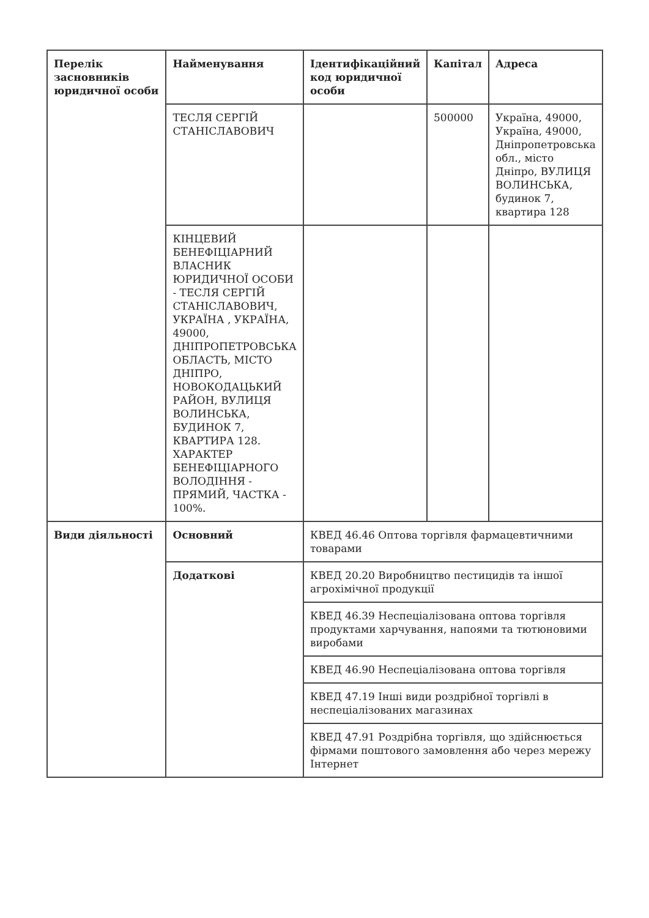| Перелік засновників юридичної особи | Найменування | Ідентифікаційний код юридичної особи | Капітал | Адреса |
| --- | --- | --- | --- | --- |
| | ТЕСЛЯ СЕРГІЙ СТАНІСЛАВОВИЧ | | 500000 | Україна, 49000, Україна, 49000, Дніпропетровська обл., місто Дніпро, ВУЛИЦЯ ВОЛИНСЬКА, будинок 7, квартира 128 |
| | КІНЦЕВИЙ БЕНЕФІЦІАРНИЙ ВЛАСНИК ЮРИДИЧНОЇ ОСОБИ - ТЕСЛЯ СЕРГІЙ СТАНІСЛАВОВИЧ, УКРАЇНА , УКРАЇНА, 49000, ДНІПРОПЕТРОВСЬКА ОБЛАСТЬ, МІСТО ДНІПРО, НОВОКОДАЦЬКИЙ РАЙОН, ВУЛИЦЯ ВОЛИНСЬКА, БУДИНОК 7, КВАРТИРА 128. ХАРАКТЕР БЕНЕФІЦІАРНОГО ВОЛОДІННЯ - ПРЯМИЙ, ЧАСТКА - 100%. | | | |
| Види діяльності | Основний | КВЕД 46.46 Оптова торгівля фармацевтичними товарами | | |
| | Додаткові | КВЕД 20.20 Виробництво пестицидів та іншої агрохімічної продукції | | |
| | | КВЕД 46.39 Неспеціалізована оптова торгівля продуктами харчування, напоями та тютюновими виробами | | |
| | | КВЕД 46.90 Неспеціалізована оптова торгівля | | |
| | | КВЕД 47.19 Інші види роздрібної торгівлі в неспеціалізованих магазинах | | |
| | | КВЕД 47.91 Роздрібна торгівля, що здійснюється фірмами поштового замовлення або через мережу Інтернет | | |